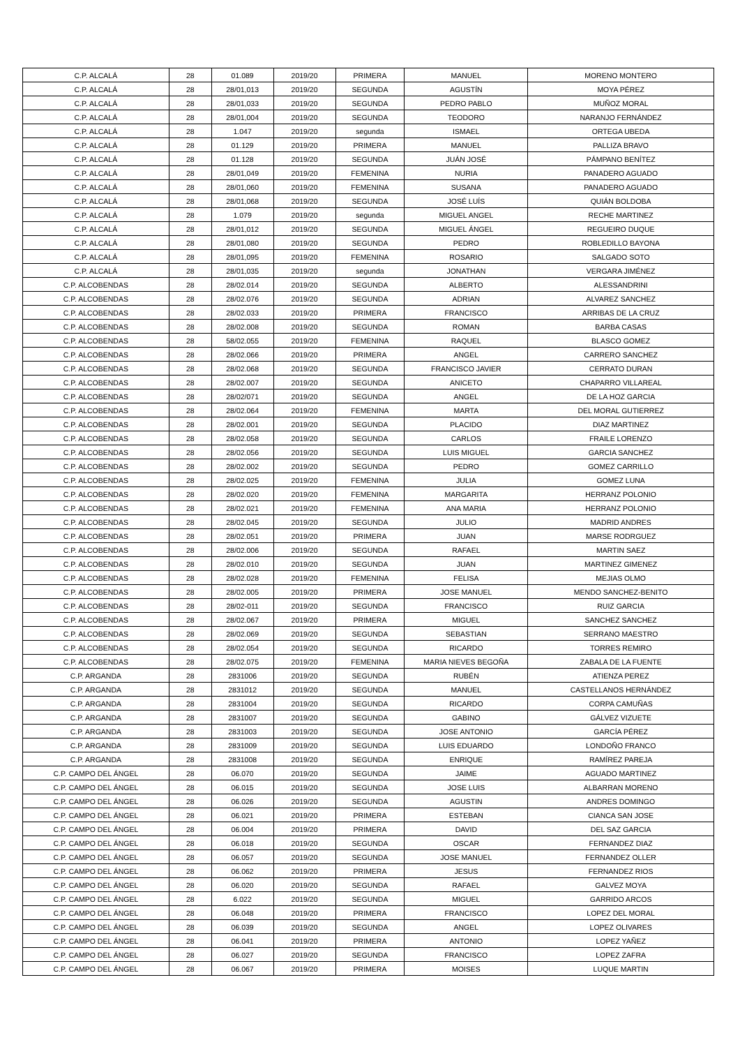| C.P. ALCALÁ | 28 | 01.089 | 2019/20 | PRIMERA | MANUEL | MORENO MONTERO |
| C.P. ALCALÁ | 28 | 28/01,013 | 2019/20 | SEGUNDA | AGUSTÍN | MOYA PÉREZ |
| C.P. ALCALÁ | 28 | 28/01,033 | 2019/20 | SEGUNDA | PEDRO PABLO | MUÑOZ MORAL |
| C.P. ALCALÁ | 28 | 28/01,004 | 2019/20 | SEGUNDA | TEODORO | NARANJO FERNÁNDEZ |
| C.P. ALCALÁ | 28 | 1.047 | 2019/20 | segunda | ISMAEL | ORTEGA UBEDA |
| C.P. ALCALÁ | 28 | 01.129 | 2019/20 | PRIMERA | MANUEL | PALLIZA BRAVO |
| C.P. ALCALÁ | 28 | 01.128 | 2019/20 | SEGUNDA | JUÁN JOSÉ | PÁMPANO BENÍTEZ |
| C.P. ALCALÁ | 28 | 28/01,049 | 2019/20 | FEMENINA | NURIA | PANADERO AGUADO |
| C.P. ALCALÁ | 28 | 28/01,060 | 2019/20 | FEMENINA | SUSANA | PANADERO AGUADO |
| C.P. ALCALÁ | 28 | 28/01,068 | 2019/20 | SEGUNDA | JOSÉ LUÍS | QUIÁN BOLDOBA |
| C.P. ALCALÁ | 28 | 1.079 | 2019/20 | segunda | MIGUEL ANGEL | RECHE MARTINEZ |
| C.P. ALCALÁ | 28 | 28/01,012 | 2019/20 | SEGUNDA | MIGUEL ÁNGEL | REGUEIRO DUQUE |
| C.P. ALCALÁ | 28 | 28/01,080 | 2019/20 | SEGUNDA | PEDRO | ROBLEDILLO BAYONA |
| C.P. ALCALÁ | 28 | 28/01,095 | 2019/20 | FEMENINA | ROSARIO | SALGADO SOTO |
| C.P. ALCALÁ | 28 | 28/01,035 | 2019/20 | segunda | JONATHAN | VERGARA JIMÉNEZ |
| C.P. ALCOBENDAS | 28 | 28/02.014 | 2019/20 | SEGUNDA | ALBERTO | ALESSANDRINI |
| C.P. ALCOBENDAS | 28 | 28/02.076 | 2019/20 | SEGUNDA | ADRIAN | ALVAREZ SANCHEZ |
| C.P. ALCOBENDAS | 28 | 28/02.033 | 2019/20 | PRIMERA | FRANCISCO | ARRIBAS DE LA CRUZ |
| C.P. ALCOBENDAS | 28 | 28/02.008 | 2019/20 | SEGUNDA | ROMAN | BARBA CASAS |
| C.P. ALCOBENDAS | 28 | 58/02.055 | 2019/20 | FEMENINA | RAQUEL | BLASCO GOMEZ |
| C.P. ALCOBENDAS | 28 | 28/02.066 | 2019/20 | PRIMERA | ANGEL | CARRERO SANCHEZ |
| C.P. ALCOBENDAS | 28 | 28/02.068 | 2019/20 | SEGUNDA | FRANCISCO JAVIER | CERRATO DURAN |
| C.P. ALCOBENDAS | 28 | 28/02.007 | 2019/20 | SEGUNDA | ANICETO | CHAPARRO VILLAREAL |
| C.P. ALCOBENDAS | 28 | 28/02/071 | 2019/20 | SEGUNDA | ANGEL | DE LA HOZ GARCIA |
| C.P. ALCOBENDAS | 28 | 28/02.064 | 2019/20 | FEMENINA | MARTA | DEL MORAL GUTIERREZ |
| C.P. ALCOBENDAS | 28 | 28/02.001 | 2019/20 | SEGUNDA | PLACIDO | DIAZ MARTINEZ |
| C.P. ALCOBENDAS | 28 | 28/02.058 | 2019/20 | SEGUNDA | CARLOS | FRAILE LORENZO |
| C.P. ALCOBENDAS | 28 | 28/02.056 | 2019/20 | SEGUNDA | LUIS MIGUEL | GARCIA SANCHEZ |
| C.P. ALCOBENDAS | 28 | 28/02.002 | 2019/20 | SEGUNDA | PEDRO | GOMEZ CARRILLO |
| C.P. ALCOBENDAS | 28 | 28/02.025 | 2019/20 | FEMENINA | JULIA | GOMEZ LUNA |
| C.P. ALCOBENDAS | 28 | 28/02.020 | 2019/20 | FEMENINA | MARGARITA | HERRANZ POLONIO |
| C.P. ALCOBENDAS | 28 | 28/02.021 | 2019/20 | FEMENINA | ANA MARIA | HERRANZ POLONIO |
| C.P. ALCOBENDAS | 28 | 28/02.045 | 2019/20 | SEGUNDA | JULIO | MADRID ANDRES |
| C.P. ALCOBENDAS | 28 | 28/02.051 | 2019/20 | PRIMERA | JUAN | MARSE RODRGUEZ |
| C.P. ALCOBENDAS | 28 | 28/02.006 | 2019/20 | SEGUNDA | RAFAEL | MARTIN SAEZ |
| C.P. ALCOBENDAS | 28 | 28/02.010 | 2019/20 | SEGUNDA | JUAN | MARTINEZ GIMENEZ |
| C.P. ALCOBENDAS | 28 | 28/02.028 | 2019/20 | FEMENINA | FELISA | MEJIAS OLMO |
| C.P. ALCOBENDAS | 28 | 28/02.005 | 2019/20 | PRIMERA | JOSE MANUEL | MENDO SANCHEZ-BENITO |
| C.P. ALCOBENDAS | 28 | 28/02-011 | 2019/20 | SEGUNDA | FRANCISCO | RUIZ GARCIA |
| C.P. ALCOBENDAS | 28 | 28/02.067 | 2019/20 | PRIMERA | MIGUEL | SANCHEZ SANCHEZ |
| C.P. ALCOBENDAS | 28 | 28/02.069 | 2019/20 | SEGUNDA | SEBASTIAN | SERRANO MAESTRO |
| C.P. ALCOBENDAS | 28 | 28/02.054 | 2019/20 | SEGUNDA | RICARDO | TORRES REMIRO |
| C.P. ALCOBENDAS | 28 | 28/02.075 | 2019/20 | FEMENINA | MARIA NIEVES BEGOÑA | ZABALA DE LA FUENTE |
| C.P. ARGANDA | 28 | 2831006 | 2019/20 | SEGUNDA | RUBÉN | ATIENZA PEREZ |
| C.P. ARGANDA | 28 | 2831012 | 2019/20 | SEGUNDA | MANUEL | CASTELLANOS HERNÁNDEZ |
| C.P. ARGANDA | 28 | 2831004 | 2019/20 | SEGUNDA | RICARDO | CORPA CAMUÑAS |
| C.P. ARGANDA | 28 | 2831007 | 2019/20 | SEGUNDA | GABINO | GÁLVEZ VIZUETE |
| C.P. ARGANDA | 28 | 2831003 | 2019/20 | SEGUNDA | JOSE ANTONIO | GARCÍA PÉREZ |
| C.P. ARGANDA | 28 | 2831009 | 2019/20 | SEGUNDA | LUIS EDUARDO | LONDOÑO FRANCO |
| C.P. ARGANDA | 28 | 2831008 | 2019/20 | SEGUNDA | ENRIQUE | RAMÍREZ PAREJA |
| C.P. CAMPO DEL ÁNGEL | 28 | 06.070 | 2019/20 | SEGUNDA | JAIME | AGUADO MARTINEZ |
| C.P. CAMPO DEL ÁNGEL | 28 | 06.015 | 2019/20 | SEGUNDA | JOSE LUIS | ALBARRAN MORENO |
| C.P. CAMPO DEL ÁNGEL | 28 | 06.026 | 2019/20 | SEGUNDA | AGUSTIN | ANDRES DOMINGO |
| C.P. CAMPO DEL ÁNGEL | 28 | 06.021 | 2019/20 | PRIMERA | ESTEBAN | CIANCA SAN JOSE |
| C.P. CAMPO DEL ÁNGEL | 28 | 06.004 | 2019/20 | PRIMERA | DAVID | DEL SAZ GARCIA |
| C.P. CAMPO DEL ÁNGEL | 28 | 06.018 | 2019/20 | SEGUNDA | OSCAR | FERNANDEZ DIAZ |
| C.P. CAMPO DEL ÁNGEL | 28 | 06.057 | 2019/20 | SEGUNDA | JOSE MANUEL | FERNANDEZ OLLER |
| C.P. CAMPO DEL ÁNGEL | 28 | 06.062 | 2019/20 | PRIMERA | JESUS | FERNANDEZ RIOS |
| C.P. CAMPO DEL ÁNGEL | 28 | 06.020 | 2019/20 | SEGUNDA | RAFAEL | GALVEZ MOYA |
| C.P. CAMPO DEL ÁNGEL | 28 | 6.022 | 2019/20 | SEGUNDA | MIGUEL | GARRIDO ARCOS |
| C.P. CAMPO DEL ÁNGEL | 28 | 06.048 | 2019/20 | PRIMERA | FRANCISCO | LOPEZ DEL MORAL |
| C.P. CAMPO DEL ÁNGEL | 28 | 06.039 | 2019/20 | SEGUNDA | ANGEL | LOPEZ OLIVARES |
| C.P. CAMPO DEL ÁNGEL | 28 | 06.041 | 2019/20 | PRIMERA | ANTONIO | LOPEZ YAÑEZ |
| C.P. CAMPO DEL ÁNGEL | 28 | 06.027 | 2019/20 | SEGUNDA | FRANCISCO | LOPEZ ZAFRA |
| C.P. CAMPO DEL ÁNGEL | 28 | 06.067 | 2019/20 | PRIMERA | MOISES | LUQUE MARTIN |